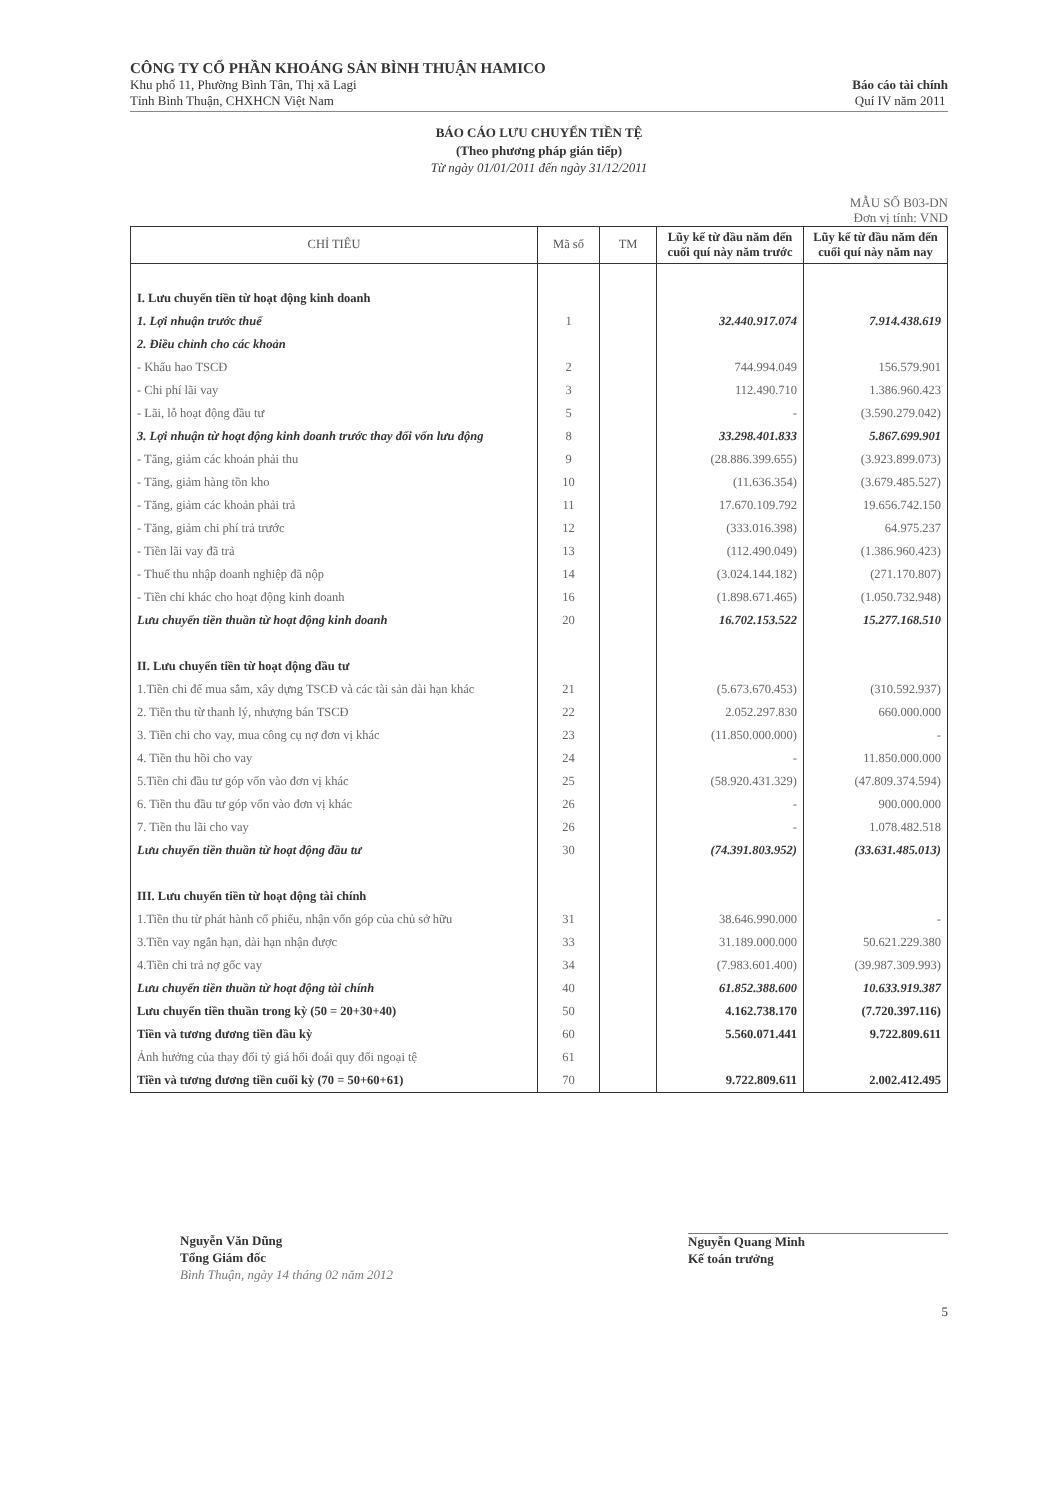CÔNG TY CỔ PHẦN KHOÁNG SẢN BÌNH THUẬN HAMICO
Khu phố 11, Phường Bình Tân, Thị xã Lagi
Tỉnh Bình Thuận, CHXHCN Việt Nam
Báo cáo tài chính
Quí IV năm 2011
BÁO CÁO LƯU CHUYỂN TIỀN TỆ
(Theo phương pháp gián tiếp)
Từ ngày 01/01/2011 đến ngày 31/12/2011
MẪU SỐ B03-DN
Đơn vị tính: VND
| CHỈ TIÊU | Mã số | TM | Lũy kế từ đầu năm đến cuối quí này năm trước | Lũy kế từ đầu năm đến cuối quí này năm nay |
| --- | --- | --- | --- | --- |
| I. Lưu chuyển tiền từ hoạt động kinh doanh | | | | |
| 1. Lợi nhuận trước thuế | 1 | | 32.440.917.074 | 7.914.438.619 |
| 2. Điều chỉnh cho các khoản | | | | |
| - Khấu hao TSCĐ | 2 | | 744.994.049 | 156.579.901 |
| - Chi phí lãi vay | 3 | | 112.490.710 | 1.386.960.423 |
| - Lãi, lỗ hoạt động đầu tư | 5 | | - | (3.590.279.042) |
| 3. Lợi nhuận từ hoạt động kinh doanh trước thay đổi vốn lưu động | 8 | | 33.298.401.833 | 5.867.699.901 |
| - Tăng, giảm các khoản phải thu | 9 | | (28.886.399.655) | (3.923.899.073) |
| - Tăng, giảm hàng tồn kho | 10 | | (11.636.354) | (3.679.485.527) |
| - Tăng, giảm các khoản phải trả | 11 | | 17.670.109.792 | 19.656.742.150 |
| - Tăng, giảm chi phí trả trước | 12 | | (333.016.398) | 64.975.237 |
| - Tiền lãi vay đã trả | 13 | | (112.490.049) | (1.386.960.423) |
| - Thuế thu nhập doanh nghiệp đã nộp | 14 | | (3.024.144.182) | (271.170.807) |
| - Tiền chi khác cho hoạt động kinh doanh | 16 | | (1.898.671.465) | (1.050.732.948) |
| Lưu chuyển tiền thuần từ hoạt động kinh doanh | 20 | | 16.702.153.522 | 15.277.168.510 |
| II. Lưu chuyển tiền từ hoạt động đầu tư | | | | |
| 1.Tiền chi để mua sắm, xây dựng TSCĐ và các tài sản dài hạn khác | 21 | | (5.673.670.453) | (310.592.937) |
| 2. Tiền thu từ thanh lý, nhượng bán TSCĐ | 22 | | 2.052.297.830 | 660.000.000 |
| 3. Tiền chi cho vay, mua công cụ nợ đơn vị khác | 23 | | (11.850.000.000) | - |
| 4. Tiền thu hồi cho vay | 24 | | - | 11.850.000.000 |
| 5.Tiền chi đầu tư góp vốn vào đơn vị khác | 25 | | (58.920.431.329) | (47.809.374.594) |
| 6. Tiền thu đầu tư góp vốn vào đơn vị khác | 26 | | - | 900.000.000 |
| 7. Tiền thu lãi cho vay | 26 | | - | 1.078.482.518 |
| Lưu chuyển tiền thuần từ hoạt động đầu tư | 30 | | (74.391.803.952) | (33.631.485.013) |
| III. Lưu chuyển tiền từ hoạt động tài chính | | | | |
| 1.Tiền thu từ phát hành cổ phiếu, nhận vốn góp của chủ sở hữu | 31 | | 38.646.990.000 | - |
| 3.Tiền vay ngắn hạn, dài hạn nhận được | 33 | | 31.189.000.000 | 50.621.229.380 |
| 4.Tiền chi trả nợ gốc vay | 34 | | (7.983.601.400) | (39.987.309.993) |
| Lưu chuyển tiền thuần từ hoạt động tài chính | 40 | | 61.852.388.600 | 10.633.919.387 |
| Lưu chuyển tiền thuần trong kỳ (50 = 20+30+40) | 50 | | 4.162.738.170 | (7.720.397.116) |
| Tiền và tương đương tiền đầu kỳ | 60 | | 5.560.071.441 | 9.722.809.611 |
| Ảnh hưởng của thay đổi tỷ giá hối đoái quy đổi ngoại tệ | 61 | | | |
| Tiền và tương đương tiền cuối kỳ (70 = 50+60+61) | 70 | | 9.722.809.611 | 2.002.412.495 |
Nguyễn Văn Dũng
Tổng Giám đốc
Bình Thuận, ngày 14 tháng 02 năm 2012
Nguyễn Quang Minh
Kế toán trưởng
5